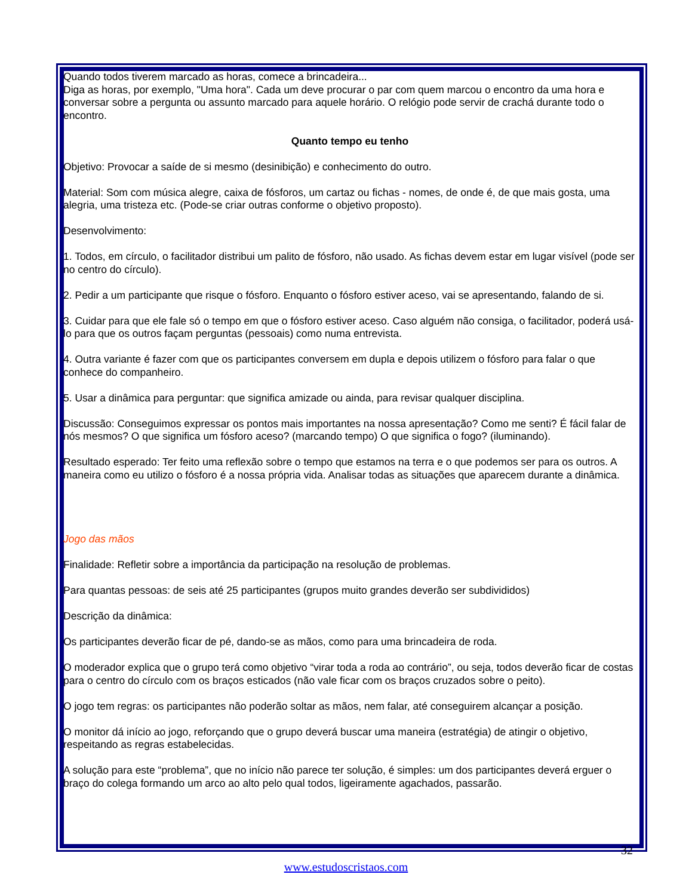Quando todos tiverem marcado as horas, comece a brincadeira...
Diga as horas, por exemplo, "Uma hora". Cada um deve procurar o par com quem marcou o encontro da uma hora e conversar sobre a pergunta ou assunto marcado para aquele horário. O relógio pode servir de crachá durante todo o encontro.
Quanto tempo eu tenho
Objetivo: Provocar a saíde de si mesmo (desinibição) e conhecimento do outro.
Material: Som com música alegre, caixa de fósforos, um cartaz ou fichas - nomes, de onde é, de que mais gosta, uma alegria, uma tristeza etc. (Pode-se criar outras conforme o objetivo proposto).
Desenvolvimento:
1. Todos, em círculo, o facilitador distribui um palito de fósforo, não usado. As fichas devem estar em lugar visível (pode ser no centro do círculo).
2. Pedir a um participante que risque o fósforo. Enquanto o fósforo estiver aceso, vai se apresentando, falando de si.
3. Cuidar para que ele fale só o tempo em que o fósforo estiver aceso. Caso alguém não consiga, o facilitador, poderá usá-lo para que os outros façam perguntas (pessoais) como numa entrevista.
4. Outra variante é fazer com que os participantes conversem em dupla e depois utilizem o fósforo para falar o que conhece do companheiro.
5. Usar a dinâmica para perguntar: que significa amizade ou ainda, para revisar qualquer disciplina.
Discussão: Conseguimos expressar os pontos mais importantes na nossa apresentação? Como me senti? É fácil falar de nós mesmos? O que significa um fósforo aceso? (marcando tempo) O que significa o fogo? (iluminando).
Resultado esperado: Ter feito uma reflexão sobre o tempo que estamos na terra e o que podemos ser para os outros. A maneira como eu utilizo o fósforo é a nossa própria vida. Analisar todas as situações que aparecem durante a dinâmica.
Jogo das mãos
Finalidade: Refletir sobre a importância da participação na resolução de problemas.
Para quantas pessoas: de seis até 25 participantes (grupos muito grandes deverão ser subdivididos)
Descrição da dinâmica:
Os participantes deverão ficar de pé, dando-se as mãos, como para uma brincadeira de roda.
O moderador explica que o grupo terá como objetivo “virar toda a roda ao contrário”, ou seja, todos deverão ficar de costas para o centro do círculo com os braços esticados (não vale ficar com os braços cruzados sobre o peito).
O jogo tem regras: os participantes não poderão soltar as mãos, nem falar, até conseguirem alcançar a posição.
O monitor dá início ao jogo, reforçando que o grupo deverá buscar uma maneira (estratégia) de atingir o objetivo, respeitando as regras estabelecidas.
A solução para este “problema”, que no início não parece ter solução, é simples: um dos participantes deverá erguer o braço do colega formando um arco ao alto pelo qual todos, ligeiramente agachados, passarão.
32
www.estudoscristaos.com